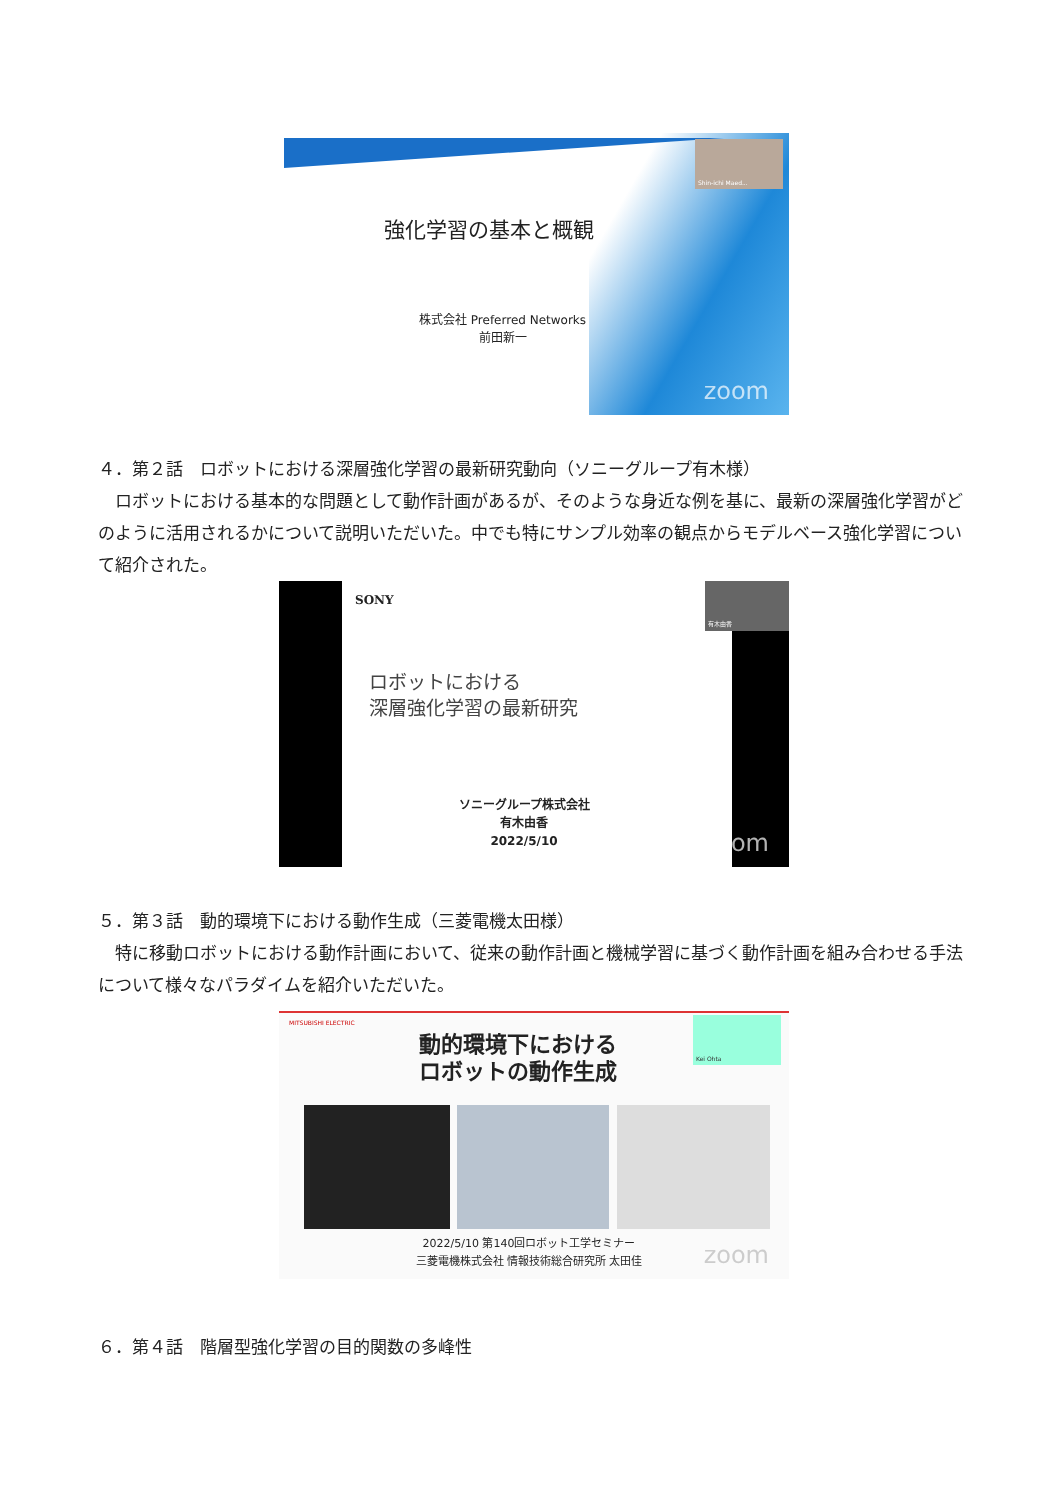Shin-ichi Maed...
強化学習の基本と概観
株式会社 Preferred Networks
前田新一
zoom
４．第２話　ロボットにおける深層強化学習の最新研究動向（ソニーグループ有木様）
　ロボットにおける基本的な問題として動作計画があるが、そのような身近な例を基に、最新の深層強化学習がどのように活用されるかについて説明いただいた。中でも特にサンプル効率の観点からモデルベース強化学習について紹介された。
有木由香
SONY
ロボットにおける
深層強化学習の最新研究
ソニーグループ株式会社
有木由香
2022/5/10
zoom
５．第３話　動的環境下における動作生成（三菱電機太田様）
　特に移動ロボットにおける動作計画において、従来の動作計画と機械学習に基づく動作計画を組み合わせる手法について様々なパラダイムを紹介いただいた。
MITSUBISHI ELECTRIC
Kei Ohta
動的環境下における
ロボットの動作生成
2022/5/10 第140回ロボット工学セミナー
三菱電機株式会社 情報技術総合研究所 太田佳
zoom
６．第４話　階層型強化学習の目的関数の多峰性